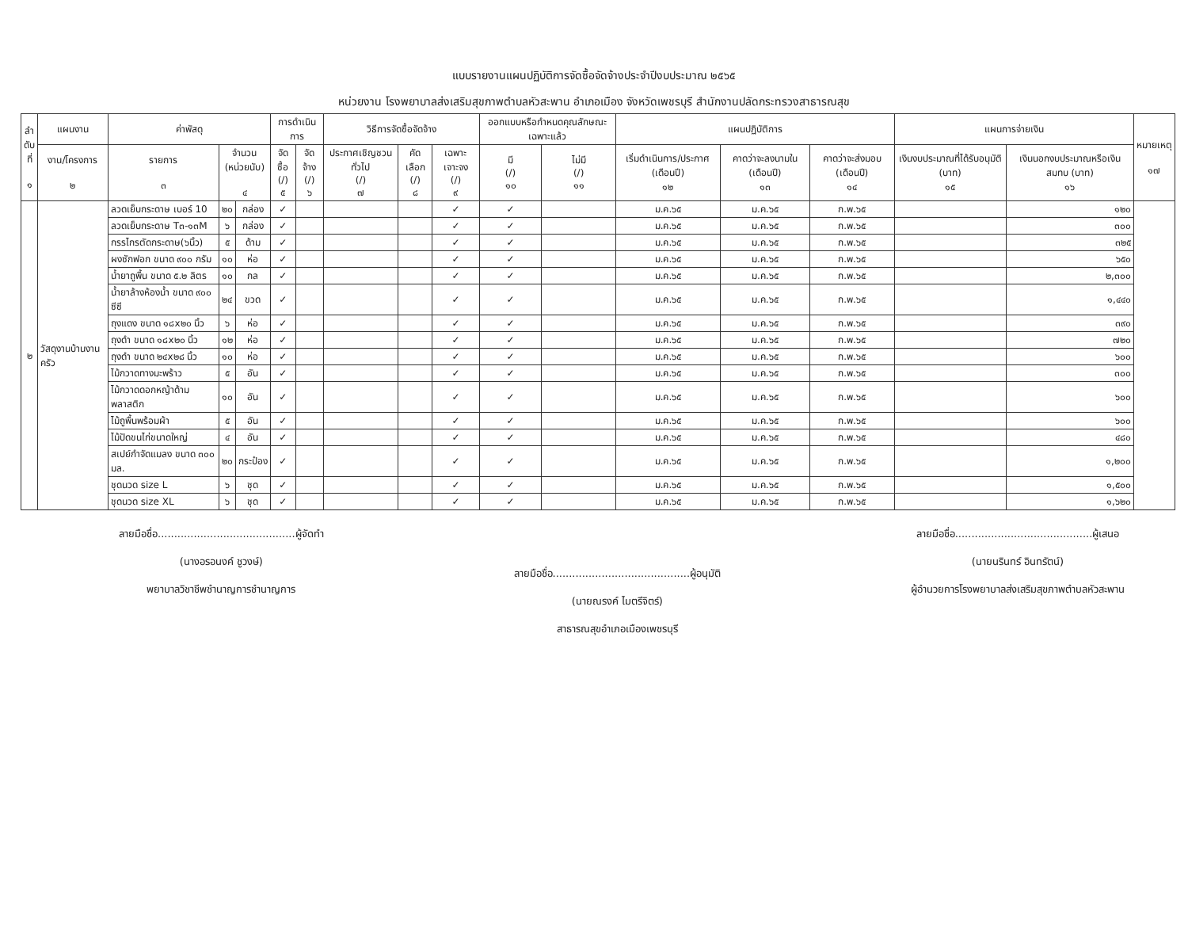แบบรายงานแผนปฏิบัติการจัดซื้อจัดจ้างประจำปีงบประมาณ ๒๕๖๕
หน่วยงาน โรงพยาบาลส่งเสริมสุขภาพตำบลหัวสะพาน อำเภอเมือง จังหวัดเพชรบุรี สำนักงานปลัดกระทรวงสาธารณสุข
| ลำ ดับ ที่ ๑ | แผนงาน | ค่าพัสดุ | | | การดำเนินการ | | วิธีการจัดซื้อจัดจ้าง | | | ออกแบบหรือกำหนดคุณลักษณะเฉพาะแล้ว | | แผนปฏิบัติการ | | | แผนการจ่ายเงิน | | หมายเหตุ ๑๗ |
| --- | --- | --- | --- | --- | --- | --- | --- | --- | --- | --- | --- | --- | --- | --- | --- | --- | --- |
| | งาน/โครงการ ๒ | รายการ ๓ | จำนวน (หน่วยนับ) ๔ | | จัดซื้อ (/) ๕ | จัดจ้าง (/) ๖ | ประกาศเชิญชวนทั่วไป (/) ๗ | คัดเลือก (/) ๘ | เฉพาะเจาะจง (/) ๙ | มี (/) ๑๐ | ไม่มี (/) ๑๑ | เริ่มดำเนินการ/ประกาศ (เดือนปี) ๑๒ | คาดว่าจะลงนามใน (เดือนปี) ๑๓ | คาดว่าจะส่งมอบ (เดือนปี) ๑๔ | เงินงบประมาณที่ได้รับอนุมัติ (บาท) ๑๕ | เงินนอกงบประมาณหรือเงินสมทบ (บาท) ๑๖ | |
| ๒ | วัสดุงานบ้านงานครัว | ลวดเย็บกระดาษ เบอร์ 10 | ๒๐ | กล่อง | ✓ | | | | ✓ | ✓ | | ม.ค.๖๕ | ม.ค.๖๕ | ก.พ.๖๕ | | ๑๒๐ | |
| | | ลวดเย็บกระดาษ T๓-๑๓M | ๖ | กล่อง | ✓ | | | | ✓ | ✓ | | ม.ค.๖๕ | ม.ค.๖๕ | ก.พ.๖๕ | | ๓๐๐ | |
| | | กรรไกรตัดกระดาษ(๖นิ้ว) | ๕ | ด้าม | ✓ | | | | ✓ | ✓ | | ม.ค.๖๕ | ม.ค.๖๕ | ก.พ.๖๕ | | ๓๒๕ | |
| | | ผงซักฟอก ขนาด ๙๐๐ กรัม | ๑๐ | ห่อ | ✓ | | | | ✓ | ✓ | | ม.ค.๖๕ | ม.ค.๖๕ | ก.พ.๖๕ | | ๖๕๐ | |
| | | น้ำยาถูพื้น ขนาด ๕.๒ ลิตร | ๑๐ | กล | ✓ | | | | ✓ | ✓ | | ม.ค.๖๕ | ม.ค.๖๕ | ก.พ.๖๕ | | ๒,๓๐๐ | |
| | | น้ำยาล้างห้องน้ำ ขนาด ๙๐๐ ซีซี | ๒๔ | ขวด | ✓ | | | | ✓ | ✓ | | ม.ค.๖๕ | ม.ค.๖๕ | ก.พ.๖๕ | | ๑,๔๔๐ | |
| | | ถุงแดง ขนาด ๑๘x๒๐ นิ้ว | ๖ | ห่อ | ✓ | | | | ✓ | ✓ | | ม.ค.๖๕ | ม.ค.๖๕ | ก.พ.๖๕ | | ๓๙๐ | |
| | | ถุงดำ ขนาด ๑๘x๒๐ นิ้ว | ๑๒ | ห่อ | ✓ | | | | ✓ | ✓ | | ม.ค.๖๕ | ม.ค.๖๕ | ก.พ.๖๕ | | ๗๒๐ | |
| | | ถุงดำ ขนาด ๒๔x๒๘ นิ้ว | ๑๐ | ห่อ | ✓ | | | | ✓ | ✓ | | ม.ค.๖๕ | ม.ค.๖๕ | ก.พ.๖๕ | | ๖๐๐ | |
| | | ไม้กวาดทางมะพร้าว | ๕ | อัน | ✓ | | | | ✓ | ✓ | | ม.ค.๖๕ | ม.ค.๖๕ | ก.พ.๖๕ | | ๓๐๐ | |
| | | ไม้กวาดดอกหญ้าด้ามพลาสติก | ๑๐ | อัน | ✓ | | | | ✓ | ✓ | | ม.ค.๖๕ | ม.ค.๖๕ | ก.พ.๖๕ | | ๖๐๐ | |
| | | ไม้ถูพื้นพร้อมผ้า | ๕ | อัน | ✓ | | | | ✓ | ✓ | | ม.ค.๖๕ | ม.ค.๖๕ | ก.พ.๖๕ | | ๖๐๐ | |
| | | ไม้ปัดขนไก่ขนาดใหญ่ | ๔ | อัน | ✓ | | | | ✓ | ✓ | | ม.ค.๖๕ | ม.ค.๖๕ | ก.พ.๖๕ | | ๔๘๐ | |
| | | สเปย์กำจัดแมลง ขนาด ๓๐๐ มล. | ๒๐ | กระป๋อง | ✓ | | | | ✓ | ✓ | | ม.ค.๖๕ | ม.ค.๖๕ | ก.พ.๖๕ | | ๑,๒๐๐ | |
| | | ชุดนวด size L | ๖ | ชุด | ✓ | | | | ✓ | ✓ | | ม.ค.๖๕ | ม.ค.๖๕ | ก.พ.๖๕ | | ๑,๕๐๐ | |
| | | ชุดนวด size XL | ๖ | ชุด | ✓ | | | | ✓ | ✓ | | ม.ค.๖๕ | ม.ค.๖๕ | ก.พ.๖๕ | | ๑,๖๒๐ | |
ลายมือชื่อ..........................................ผู้จัดทำ
(นางอรอนงค์ ชูวงษ์)
พยาบาลวิชาชีพชำนาญการชำนาญการ
ลายมือชื่อ..........................................ผู้อนุมัติ
(นายณรงค์ ไมตรีจิตร์)
สาธารณสุขอำเภอเมืองเพชรบุรี
ลายมือชื่อ..........................................ผู้เสนอ
(นายนรินทร์ อินทรัตน์)
ผู้อำนวยการโรงพยาบาลส่งเสริมสุขภาพตำบลหัวสะพาน